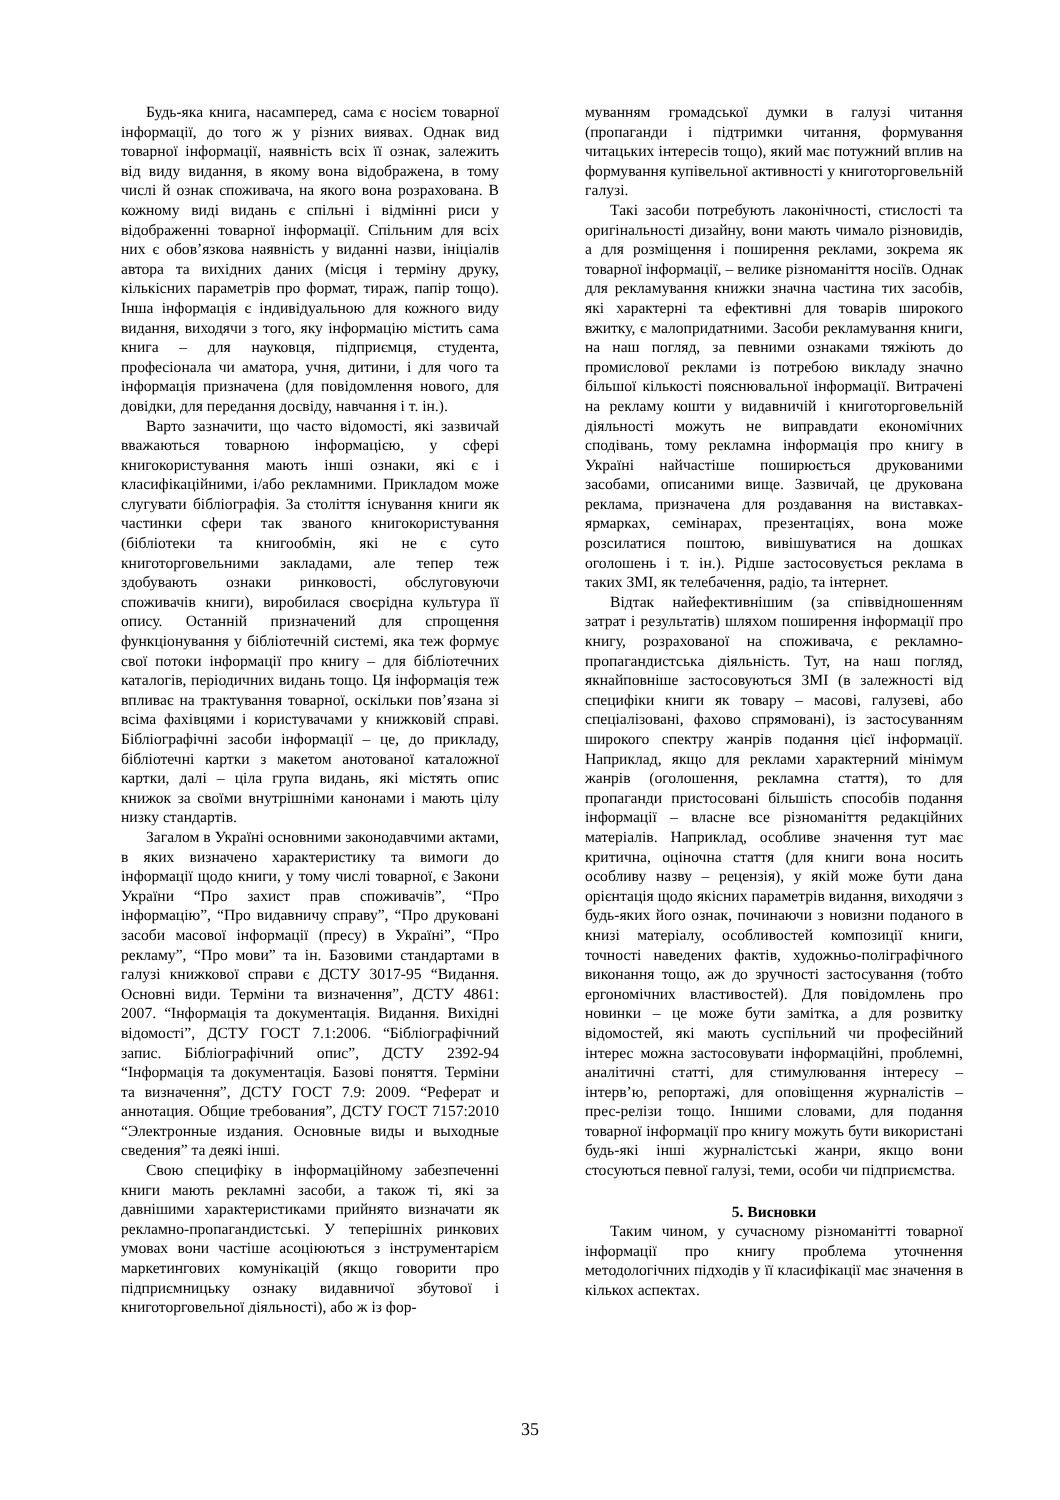Будь-яка книга, насамперед, сама є носієм товарної інформації, до того ж у різних виявах. Однак вид товарної інформації, наявність всіх її ознак, залежить від виду видання, в якому вона відображена, в тому числі й ознак споживача, на якого вона розрахована. В кожному виді видань є спільні і відмінні риси у відображенні товарної інформації. Спільним для всіх них є обов’язкова наявність у виданні назви, ініціалів автора та вихідних даних (місця і терміну друку, кількісних параметрів про формат, тираж, папір тощо). Інша інформація є індивідуальною для кожного виду видання, виходячи з того, яку інформацію містить сама книга – для науковця, підприємця, студента, професіонала чи аматора, учня, дитини, і для чого та інформація призначена (для повідомлення нового, для довідки, для передання досвіду, навчання і т. ін.).
Варто зазначити, що часто відомості, які зазвичай вважаються товарною інформацією, у сфері книгокористування мають інші ознаки, які є і класифікаційними, і/або рекламними. Прикладом може слугувати бібліографія. За століття існування книги як частинки сфери так званого книгокористування (бібліотеки та книгообмін, які не є суто книготорговельними закладами, але тепер теж здобувають ознаки ринковості, обслуговуючи споживачів книги), виробилася своєрідна культура її опису. Останній призначений для спрощення функціонування у бібліотечній системі, яка теж формує свої потоки інформації про книгу – для бібліотечних каталогів, періодичних видань тощо. Ця інформація теж впливає на трактування товарної, оскільки пов’язана зі всіма фахівцями і користувачами у книжковій справі. Бібліографічні засоби інформації – це, до прикладу, бібліотечні картки з макетом анотованої каталожної картки, далі – ціла група видань, які містять опис книжок за своїми внутрішніми канонами і мають цілу низку стандартів.
Загалом в Україні основними законодавчими актами, в яких визначено характеристику та вимоги до інформації щодо книги, у тому числі товарної, є Закони України “Про захист прав споживачів”, “Про інформацію”, “Про видавничу справу”, “Про друковані засоби масової інформації (пресу) в Україні”, “Про рекламу”, “Про мови” та ін. Базовими стандартами в галузі книжкової справи є ДСТУ 3017-95 “Видання. Основні види. Терміни та визначення”, ДСТУ 4861: 2007. “Інформація та документація. Видання. Вихідні відомості”, ДСТУ ГОСТ 7.1:2006. “Бібліографічний запис. Бібліографічний опис”, ДСТУ 2392-94 “Інформація та документація. Базові поняття. Терміни та визначення”, ДСТУ ГОСТ 7.9: 2009. “Реферат и аннотация. Общие требования”, ДСТУ ГОСТ 7157:2010 “Электронные издания. Основные виды и выходные сведения” та деякі інші.
Свою специфіку в інформаційному забезпеченні книги мають рекламні засоби, а також ті, які за давнішими характеристиками прийнято визначати як рекламно-пропагандистські. У теперішніх ринкових умовах вони частіше асоціюються з інструментарієм маркетингових комунікацій (якщо говорити про підприємницьку ознаку видавничої збутової і книготорговельної діяльності), або ж із фор-
муванням громадської думки в галузі читання (пропаганди і підтримки читання, формування читацьких інтересів тощо), який має потужний вплив на формування купівельної активності у книготорговельній галузі.
Такі засоби потребують лаконічності, стислості та оригінальності дизайну, вони мають чимало різновидів, а для розміщення і поширення реклами, зокрема як товарної інформації, – велике різноманіття носіїв. Однак для рекламування книжки значна частина тих засобів, які характерні та ефективні для товарів широкого вжитку, є малопридатними. Засоби рекламування книги, на наш погляд, за певними ознаками тяжіють до промислової реклами із потребою викладу значно більшої кількості пояснювальної інформації. Витрачені на рекламу кошти у видавничій і книготорговельній діяльності можуть не виправдати економічних сподівань, тому рекламна інформація про книгу в Україні найчастіше поширюється друкованими засобами, описаними вище. Зазвичай, це друкована реклама, призначена для роздавання на виставках-ярмарках, семінарах, презентаціях, вона може розсилатися поштою, вивішуватися на дошках оголошень і т. ін.). Рідше застосовується реклама в таких ЗМІ, як телебачення, радіо, та інтернет.
Відтак найефективнішим (за співвідношенням затрат і результатів) шляхом поширення інформації про книгу, розрахованої на споживача, є рекламно-пропагандистська діяльність. Тут, на наш погляд, якнайповніше застосовуються ЗМІ (в залежності від специфіки книги як товару – масові, галузеві, або спеціалізовані, фахово спрямовані), із застосуванням широкого спектру жанрів подання цієї інформації. Наприклад, якщо для реклами характерний мінімум жанрів (оголошення, рекламна стаття), то для пропаганди пристосовані більшість способів подання інформації – власне все різноманіття редакційних матеріалів. Наприклад, особливе значення тут має критична, оціночна стаття (для книги вона носить особливу назву – рецензія), у якій може бути дана орієнтація щодо якісних параметрів видання, виходячи з будь-яких його ознак, починаючи з новизни поданого в книзі матеріалу, особливостей композиції книги, точності наведених фактів, художньо-поліграфічного виконання тощо, аж до зручності застосування (тобто ергономічних властивостей). Для повідомлень про новинки – це може бути замітка, а для розвитку відомостей, які мають суспільний чи професійний інтерес можна застосовувати інформаційні, проблемні, аналітичні статті, для стимулювання інтересу – інтерв’ю, репортажі, для оповіщення журналістів – прес-релізи тощо. Іншими словами, для подання товарної інформації про книгу можуть бути використані будь-які інші журналістські жанри, якщо вони стосуються певної галузі, теми, особи чи підприємства.
5. Висновки
Таким чином, у сучасному різноманітті товарної інформації про книгу проблема уточнення методологічних підходів у її класифікації має значення в кількох аспектах.
35